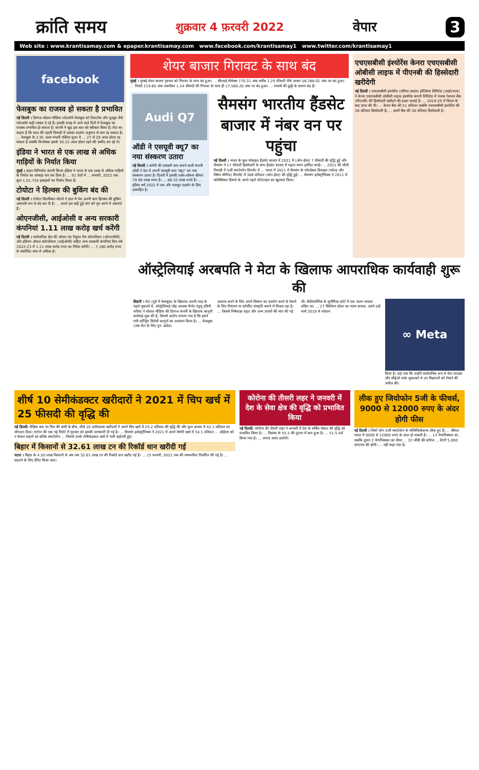क्रांति समय शुक्रवार 4 फ़रवरी 2022 वेपार 3
Web site : www.krantisamay.com & epaper.krantisamay.com www.facebook.com/krantisamay1 www.twitter.com/krantisamay1
facebook
फेसबुक का राजस्व हो सकता है प्रभावित
नई दिल्ली । दिग्गज सोशल मीडिया प्लेटफॉर्म फेसबुक को टिकटॉक और यूट्यूब जैसे प्लेटफॉर्म कड़ी टक्कर दे रहे हैं। इसकी वजह से आने वाले दिनों में फेसबुक का राजस्व प्रभावित हो सकता है। कंपनी ने खुद इस बात को स्वीकार किया है। मेटा का कहना है कि साल की पहली तिमाही में उसका प्रदर्शन अनुमान से कम रह सकता है। ... फेसबुक के 2.91 अरब मंथली एक्टिव यूजर थे ... 27 से 29 अरब डॉलर रह सकता है जबकि विश्लेषक इसके 30.15 अरब डॉलर रहने की उम्मीद कर रहे थे।
इंडिया ने भारत से एक लाख से अधिक गाड़ियों के निर्यात किया
मुंबई । वाहन विनिर्माता कंपनी किआ इंडिया ने भारत से एक लाख से अधिक गाड़ियों के निर्यात का आंकड़ा पार कर दिया है। ... 91 देशों में ... जनवरी, 2022 तक कुल 1,01,734 इकाइयों का निर्यात किया है।
टोयोटा ने हिल्क्स की बुकिंग बंद की
नई दिल्ली । टोयोटा किर्लोस्कर मोटर्स ने हाल में पेश अपनी कार हिल्क्स की बुकिंग अस्थायी रूप से बंद कर दी है। ... चलते हम बढ़ी हुई मांग को पूरा करने में असमर्थ हैं।
ओएनजीसी, आईओसी व अन्य सरकारी कंपनियां 1.11 लाख करोड़ खर्च करेंगी
नई दिल्ली । सार्वजनिक क्षेत्र की ऑयल एंड नैचुरल गैस कॉरपोरेशन (ओएनजीसी) और इंडियन ऑयल कॉरपोरेशन (आईओसी) सहित अन्य सरकारी कंपनियां वित्त वर्ष 2022-23 में 1.11 लाख करोड़ रुपए का निवेश करेंगी। ... 7,160 करोड़ रुपए के संशोधित व्यय से अधिक है।
शेयर बाजार गिरावट के साथ बंद
मुंबई । मुम्बई शेयर बाजार गुरुवार को गिरावट के साथ बंद हुआ। ... बीएसई सेंसेक्स 770.31 अंक करीब 1.29 फीसदी नीचे आकर 58,788.02 अंक पर बंद हुआ। ... निफ्टी 219.80 अंक तकरीबन 1.24 फीसदी की गिरावट के साथ ही 17,560.20 अंक पर बंद हुआ। ... नववर्ष की छुट्टी के कारण बंद हैं।
Audi Q7
ऑडी ने एसयूवी क्यू7 का नया संस्करण उतारा
नई दिल्ली । जर्मनी की लक्ज़री कार बनाने वाली कंपनी ऑडी ने देश में अपनी एसयूवी कार 'क्यू7' का नया संस्करण उतारा है। दिल्ली में इसकी एक्स-शोरूम कीमत 79.99 लाख रुपए है। ... 88.33 लाख रुपये है। ... इंडिया वर्ष 2022 में एक और मजबूत प्रदर्शन के लिए उत्साहित है।
सैमसंग भारतीय हैंडसेट बाजार में नंबर वन पर पहुंचा
नई दिल्ली । भारत के कुल मोबाइल हैंडसेट बाजार में 2021 में (ऑन-ईयर) 7 फीसदी की वृद्धि हुई और सैमसंग ने 17 फीसदी हिस्सेदारी के साथ हैंडसेट बाजार में पहला स्थान हासिल करहै। ... 2021 की चौथी तिमाही में 5जी स्मार्टफोन शिपमेंट में ... भारत में 2021 में सैमसंग के फोल्डेबल डिवाइस (फोल्ड और फ्लिप सीरीज) शिपमेंट में 388 प्रतिशत (ऑन-ईयर) की वृद्धि हुई। ... सैमसंग इलेक्ट्रॉनिक्स ने 2011 में फ्लेक्सिबल डिस्प्ले के अपने पहले प्रोटोटाइप का खुलासा किया।
एचएसबीसी इंश्योरेंस केनरा एचएसबीसी ओबीसी लाइफ में पीएनबी की हिस्सेदारी खरीदेगी
नई दिल्ली । एचएसबीसी इंश्योरेंस (एशिया प्रशांत) होल्डिंग्स लिमिटेड (आईएनएच) ने केनरा एचएसबीसी ओबीसी लाइफ इंश्योरेंस कंपनी लिमिटेड में पंजाब नेशनल बैंक (पीएनबी) की हिस्सेदारी खरीदने की इच्छा जताई है। ... 2019-20 में विलय के बाद प्राप्त की थी। ... केनरा बैंक की 51 प्रतिशत जबकि एचएसबीसी इंश्योरेंस की 26 प्रतिशत हिस्सेदारी है। ... इसमें बैंक की 30 प्रतिशत हिस्सेदारी है।
ऑस्ट्रेलियाई अरबपति ने मेटा के खिलाफ आपराधिक कार्यवाही शुरू की
सिडनी । मेटा (पूर्व में फेसबुक) के खिलाफ अपनी तरह के पहले मुकदमे में, ऑस्ट्रेलियाई लौह अयस्क मैग्नेट एंड्रयू ट्विगी फॉरेस्ट ने सोशल मीडिया की दिग्गज कंपनी के खिलाफ कानूनी कार्रवाई शुरू की है, जिसमें आरोप लगाया गया है कि इसने मनी लॉन्ड्रिंग विरोधी कानूनों का उल्लंघन किया है। ... फेसबुक (अब मेटा के लिए पुन: ब्रांडेड)
अपराध करने के लिए अपने सिस्टम का उपयोग करने से रोकने के लिए नियंत्रण या कॉर्पोरेट संस्कृति बनाने में विफल रहा है। ... जिसमें निषेधाज्ञा राहत और अन्य उपायों की मांग की गई
थी। कैलिफोर्निया के सुपीरियर कोर्ट में एक अलग मामला लंबित था। ... 27 बिलियन डॉलर का भाग्य बनाया, उसने उन्हें मार्च 2019 से परेशान
∞ Meta
किया है। यहां तक कि उन्होंने सार्वजनिक रूप से मेटा फाउंडर और सीईओ मार्क जुकरबर्ग से उन विज्ञापनों को रोकने की अपील की।
शीर्ष 10 सेमीकंडक्टर खरीदारों ने 2021 में चिप खर्च में 25 फीसदी की वृद्धि की
नई दिल्ली: वैश्विक स्तर पर चिप की कमी के बीच, शीर्ष 10 अर्धचालक खरीदारों ने अपने चिप खर्च में 25.2 प्रतिशत की वृद्धि की और कुल बाजार में 42.1 प्रतिशत का योगदान दिया। गार्टनर की एक नई रिपोर्ट में गुरुवार को इसकी जानकारी दी गई है। ... सैमसंग इलेक्ट्रॉनिक्स ने 2021 में अपने मेमोरी खर्च में 34.1 प्रतिशत ... ओईएम को न केवल वाहनों का बल्कि स्मार्टफोन ... जिससे उनके सेमीकंडक्टर खर्च में भारी बढ़ोतरी हुई।
बिहार में किसानों से 32.61 लाख टन की रिकॉर्ड धान खरीदी गई
पटना । बिहार के 4.50 लाख किसानों से अब तक 32.61 लाख टन की रिकॉर्ड धान खरीद गई है। ... 15 फरवरी, 2022 तक की समयसीमा निर्धारित की गई है। ... बदलने के लिए प्रेरित किया जाए।
कोरोना की तीसरी लहर ने जनवरी में देश के सेवा क्षेत्र की वृद्धि को प्रभावित किया
नई दिल्ली: कोरोना की तीसरी लहर ने जनवरी में देश के सर्विस सेक्टर की वृद्धि को प्रभावित किया है। ... दिसंबर के 55.5 की तुलना में कम हुआ है। ... 51.5 दर्ज किया गया है। ... अपना असर डालेगी।
लीक हुए जियोफोन 5जी के फीचर्स, 9000 से 12000 रुपए के अंदर होगी फीस
नई दिल्ली । जियो फोन 5जी स्मार्टफोन के स्पेसिफिकेशन्स लीक हुए हैं। ... कीमत भारत में 9000 से 12000 रुपए के अंदर हो सकती है। ... 13 मेगापिक्सल का, जबकि दूसरा 2 मेगापिक्सल का सेंसर ... 32 जीबी की स्टोरेज ... बैटरी 5,000 एमएएच की होगी। ... नहीं कहा गया है।